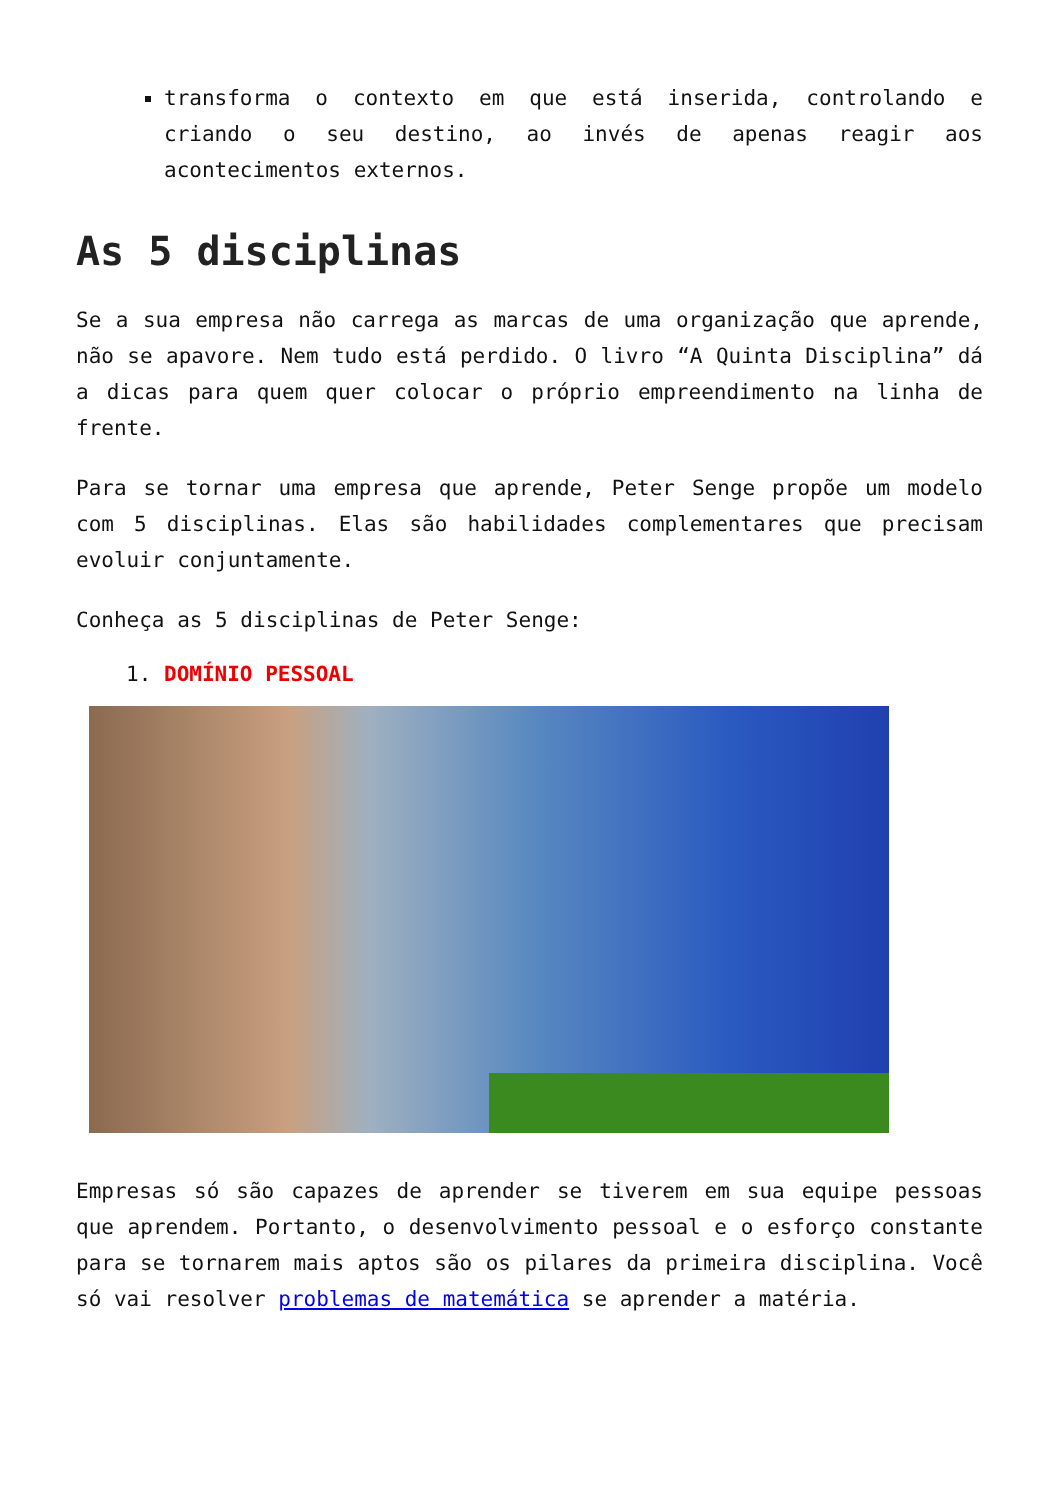transforma o contexto em que está inserida, controlando e criando o seu destino, ao invés de apenas reagir aos acontecimentos externos.
As 5 disciplinas
Se a sua empresa não carrega as marcas de uma organização que aprende, não se apavore. Nem tudo está perdido. O livro “A Quinta Disciplina” dá a dicas para quem quer colocar o próprio empreendimento na linha de frente.
Para se tornar uma empresa que aprende, Peter Senge propõe um modelo com 5 disciplinas. Elas são habilidades complementares que precisam evoluir conjuntamente.
Conheça as 5 disciplinas de Peter Senge:
1. DOMÍNIO PESSOAL
Empresas só são capazes de aprender se tiverem em sua equipe pessoas que aprendem. Portanto, o desenvolvimento pessoal e o esforço constante para se tornarem mais aptos são os pilares da primeira disciplina. Você só vai resolver problemas de matemática se aprender a matéria.